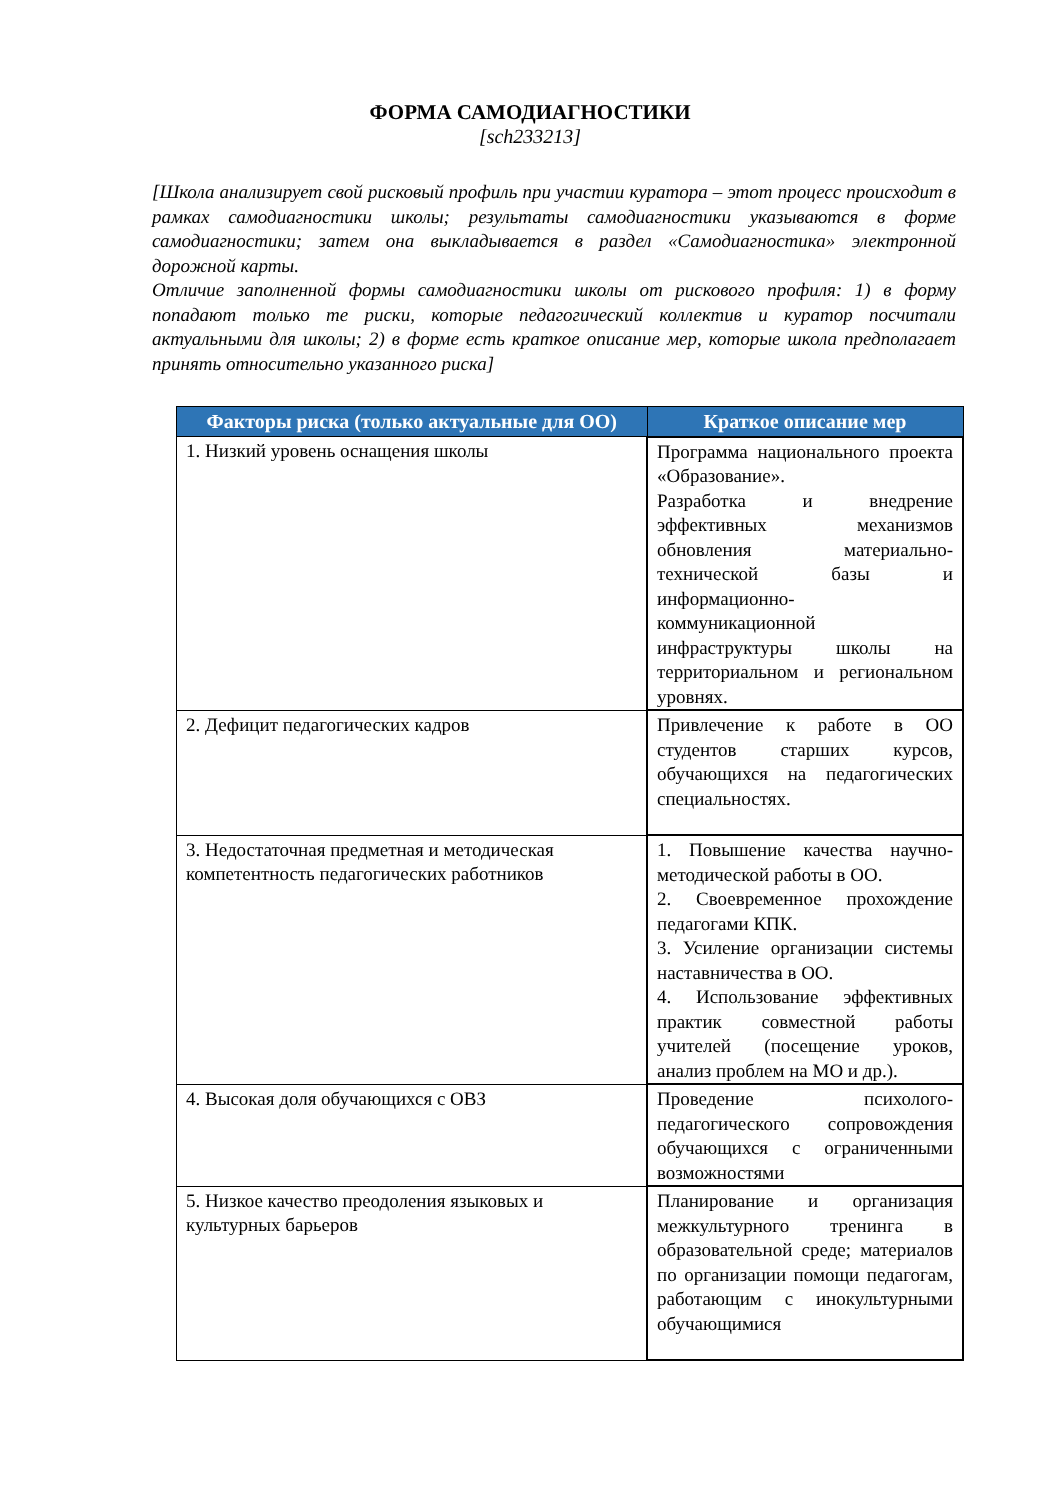ФОРМА САМОДИАГНОСТИКИ
[sch233213]
[Школа анализирует свой рисковый профиль при участии куратора – этот процесс происходит в рамках самодиагностики школы; результаты самодиагностики указываются в форме самодиагностики; затем она выкладывается в раздел «Самодиагностика» электронной дорожной карты.
Отличие заполненной формы самодиагностики школы от рискового профиля: 1) в форму попадают только те риски, которые педагогический коллектив и куратор посчитали актуальными для школы; 2) в форме есть краткое описание мер, которые школа предполагает принять относительно указанного риска]
| Факторы риска (только актуальные для ОО) | Краткое описание мер |
| --- | --- |
| 1. Низкий уровень оснащения школы | Программа национального проекта «Образование». Разработка и внедрение эффективных механизмов обновления материально-технической базы и информационно-коммуникационной инфраструктуры школы на территориальном и региональном уровнях. |
| 2. Дефицит педагогических кадров | Привлечение к работе в ОО студентов старших курсов, обучающихся на педагогических специальностях. |
| 3. Недостаточная предметная и методическая компетентность педагогических работников | 1. Повышение качества научно-методической работы в ОО. 2. Своевременное прохождение педагогами КПК. 3. Усиление организации системы наставничества в ОО. 4. Использование эффективных практик совместной работы учителей (посещение уроков, анализ проблем на МО и др.). |
| 4. Высокая доля обучающихся с ОВЗ | Проведение психолого-педагогического сопровождения обучающихся с ограниченными возможностями |
| 5. Низкое качество преодоления языковых и культурных барьеров | Планирование и организация межкультурного тренинга в образовательной среде; материалов по организации помощи педагогам, работающим с инокультурными обучающимися |